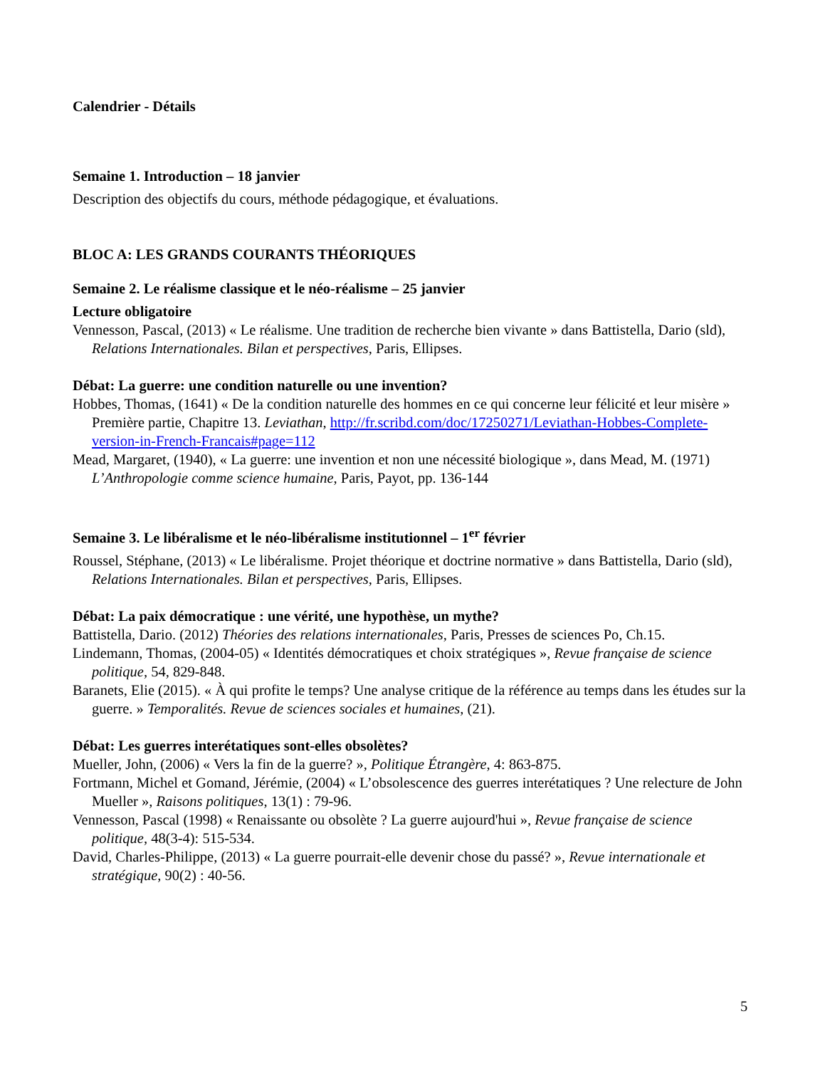Calendrier - Détails
Semaine 1. Introduction – 18 janvier
Description des objectifs du cours, méthode pédagogique, et évaluations.
BLOC A: LES GRANDS COURANTS THÉORIQUES
Semaine 2. Le réalisme classique et le néo-réalisme – 25 janvier
Lecture obligatoire
Vennesson, Pascal, (2013) « Le réalisme. Une tradition de recherche bien vivante » dans Battistella, Dario (sld), Relations Internationales. Bilan et perspectives, Paris, Ellipses.
Débat: La guerre: une condition naturelle ou une invention?
Hobbes, Thomas, (1641) « De la condition naturelle des hommes en ce qui concerne leur félicité et leur misère » Première partie, Chapitre 13. Leviathan, http://fr.scribd.com/doc/17250271/Leviathan-Hobbes-Complete-version-in-French-Francais#page=112
Mead, Margaret, (1940), « La guerre: une invention et non une nécessité biologique », dans Mead, M. (1971) L’Anthropologie comme science humaine, Paris, Payot, pp. 136-144
Semaine 3. Le libéralisme et le néo-libéralisme institutionnel – 1<sup>er</sup> février
Roussel, Stéphane, (2013) « Le libéralisme. Projet théorique et doctrine normative » dans Battistella, Dario (sld), Relations Internationales. Bilan et perspectives, Paris, Ellipses.
Débat: La paix démocratique : une vérité, une hypothèse, un mythe?
Battistella, Dario. (2012) Théories des relations internationales, Paris, Presses de sciences Po, Ch.15.
Lindemann, Thomas, (2004-05) « Identités démocratiques et choix stratégiques », Revue française de science politique, 54, 829-848.
Baranets, Elie (2015). « À qui profite le temps? Une analyse critique de la référence au temps dans les études sur la guerre. » Temporalités. Revue de sciences sociales et humaines, (21).
Débat: Les guerres interétatiques sont-elles obsolètes?
Mueller, John, (2006) « Vers la fin de la guerre? », Politique Étrangère, 4: 863-875.
Fortmann, Michel et Gomand, Jérémie, (2004) « L’obsolescence des guerres interétatiques ? Une relecture de John Mueller », Raisons politiques, 13(1) : 79-96.
Vennesson, Pascal (1998) « Renaissante ou obsolète ? La guerre aujourd'hui », Revue française de science politique, 48(3-4): 515-534.
David, Charles-Philippe, (2013) « La guerre pourrait-elle devenir chose du passé? », Revue internationale et stratégique, 90(2) : 40-56.
5